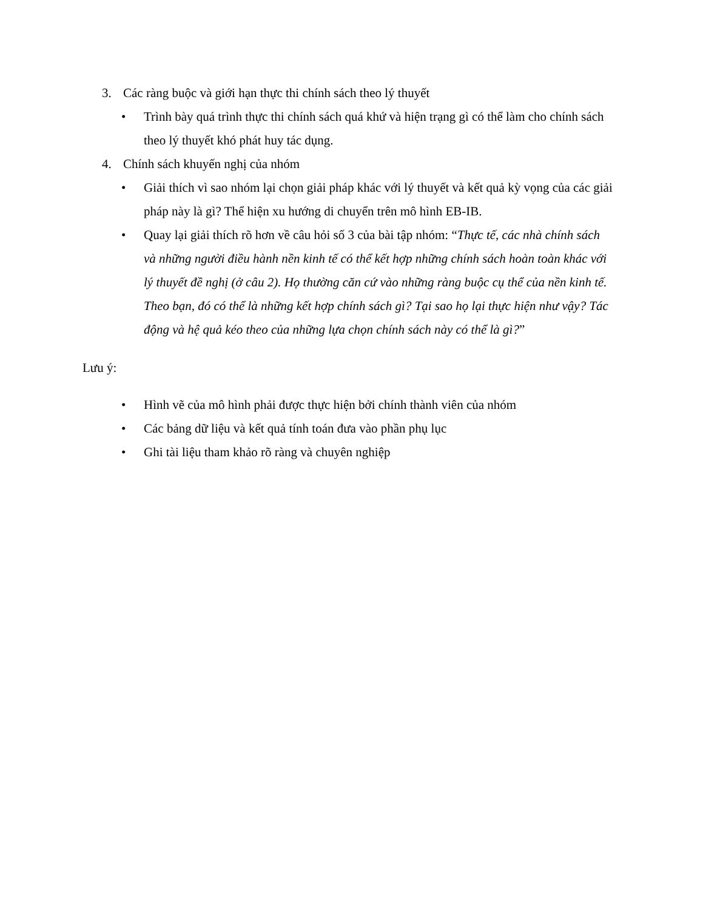3. Các ràng buộc và giới hạn thực thi chính sách theo lý thuyết
• Trình bày quá trình thực thi chính sách quá khứ và hiện trạng gì có thể làm cho chính sách theo lý thuyết khó phát huy tác dụng.
4. Chính sách khuyến nghị của nhóm
• Giải thích vì sao nhóm lại chọn giải pháp khác với lý thuyết và kết quả kỳ vọng của các giải pháp này là gì? Thể hiện xu hướng di chuyển trên mô hình EB-IB.
• Quay lại giải thích rõ hơn về câu hỏi số 3 của bài tập nhóm: “Thực tế, các nhà chính sách và những người điều hành nền kinh tế có thể kết hợp những chính sách hoàn toàn khác với lý thuyết đề nghị (ở câu 2). Họ thường căn cứ vào những ràng buộc cụ thể của nền kinh tế. Theo bạn, đó có thể là những kết hợp chính sách gì? Tại sao họ lại thực hiện như vậy? Tác động và hệ quả kéo theo của những lựa chọn chính sách này có thể là gì?”
Lưu ý:
• Hình vẽ của mô hình phải được thực hiện bởi chính thành viên của nhóm
• Các bảng dữ liệu và kết quả tính toán đưa vào phần phụ lục
• Ghi tài liệu tham khảo rõ ràng và chuyên nghiệp